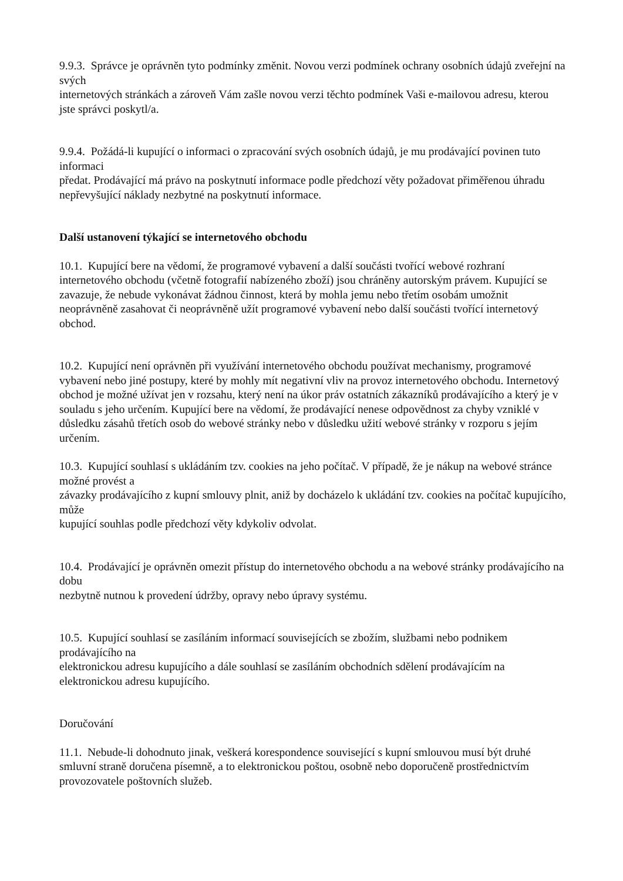9.9.3. Správce je oprávněn tyto podmínky změnit. Novou verzi podmínek ochrany osobních údajů zveřejní na svých
internetových stránkách a zároveň Vám zašle novou verzi těchto podmínek Vaši e-mailovou adresu, kterou
jste správci poskytl/a.
9.9.4. Požádá-li kupující o informaci o zpracování svých osobních údajů, je mu prodávající povinen tuto informaci
předat. Prodávající má právo na poskytnutí informace podle předchozí věty požadovat přiměřenou úhradu nepřevyšující náklady nezbytné na poskytnutí informace.
Další ustanovení týkající se internetového obchodu
10.1. Kupující bere na vědomí, že programové vybavení a další součásti tvořící webové rozhraní internetového obchodu (včetně fotografií nabízeného zboží) jsou chráněny autorským právem. Kupující se zavazuje, že nebude vykonávat žádnou činnost, která by mohla jemu nebo třetím osobám umožnit neoprávněně zasahovat či neoprávněně užít programové vybavení nebo další součásti tvořící internetový obchod.
10.2. Kupující není oprávněn při využívání internetového obchodu používat mechanismy, programové vybavení nebo jiné postupy, které by mohly mít negativní vliv na provoz internetového obchodu. Internetový obchod je možné užívat jen v rozsahu, který není na úkor práv ostatních zákazníků prodávajícího a který je v souladu s jeho určením. Kupující bere na vědomí, že prodávající nenese odpovědnost za chyby vzniklé v důsledku zásahů třetích osob do webové stránky nebo v důsledku užití webové stránky v rozporu s jejím určením.
10.3. Kupující souhlasí s ukládáním tzv. cookies na jeho počítač. V případě, že je nákup na webové stránce možné provést a
závazky prodávajícího z kupní smlouvy plnit, aniž by docházelo k ukládání tzv. cookies na počítač kupujícího, může
kupující souhlas podle předchozí věty kdykoliv odvolat.
10.4. Prodávající je oprávněn omezit přístup do internetového obchodu a na webové stránky prodávajícího na dobu
nezbytně nutnou k provedení údržby, opravy nebo úpravy systému.
10.5. Kupující souhlasí se zasíláním informací souvisejících se zbožím, službami nebo podnikem prodávajícího na
elektronickou adresu kupujícího a dále souhlasí se zasíláním obchodních sdělení prodávajícím na elektronickou adresu kupujícího.
Doručování
11.1. Nebude-li dohodnuto jinak, veškerá korespondence související s kupní smlouvou musí být druhé smluvní straně doručena písemně, a to elektronickou poštou, osobně nebo doporučeně prostřednictvím provozovatele poštovních služeb.